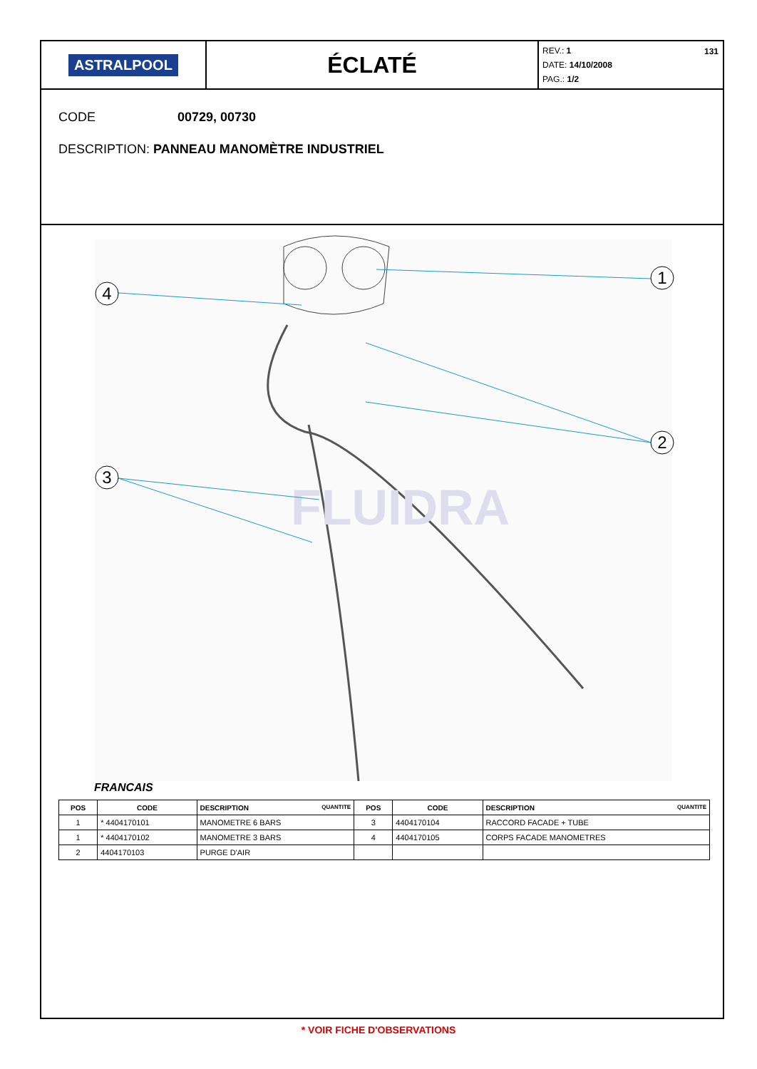ASTRALPOOL
ÉCLATÉ
REV.: 1
DATE: 14/10/2008
PAG.: 1/2
131
CODE 00729, 00730
DESCRIPTION: PANNEAU MANOMÈTRE INDUSTRIEL
FLUIDRA
4
1
2
3
FRANCAIS
| POS | CODE | DESCRIPTION QUANTITE | POS | CODE | DESCRIPTION QUANTITE |
| --- | --- | --- | --- | --- | --- |
| 1 | * 4404170101 | MANOMETRE 6 BARS | 3 | 4404170104 | RACCORD FACADE + TUBE |
| 1 | * 4404170102 | MANOMETRE 3 BARS | 4 | 4404170105 | CORPS FACADE MANOMETRES |
| 2 | 4404170103 | PURGE D'AIR | | | |
* VOIR FICHE D'OBSERVATIONS